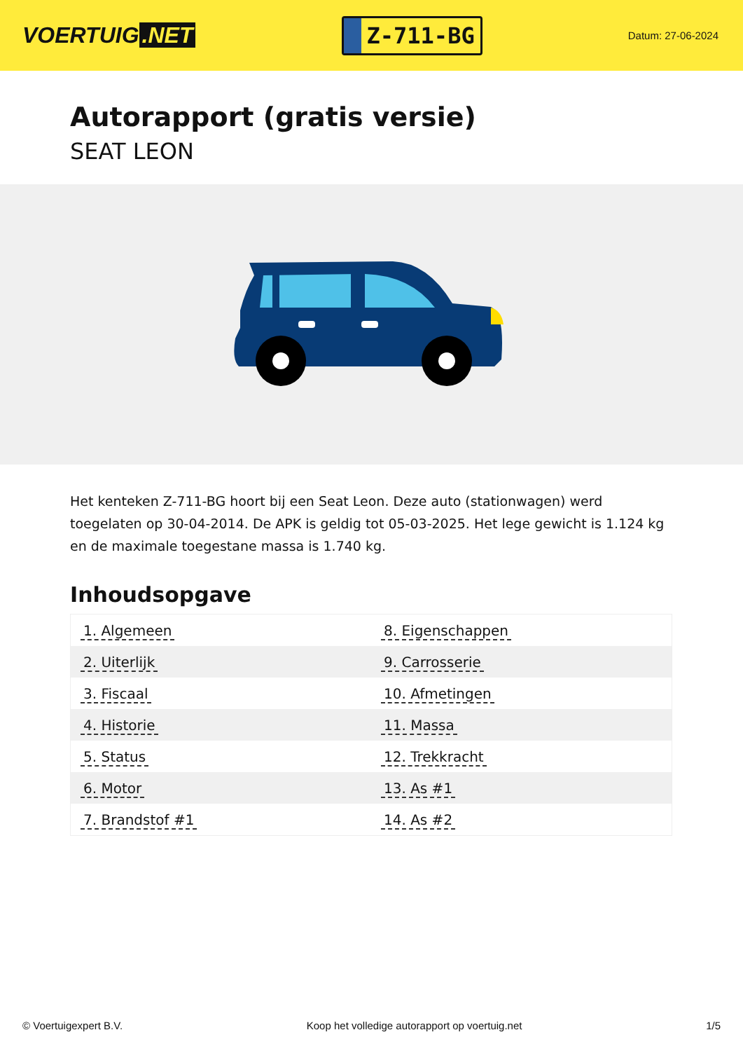VOERTUIG.NET
Z-711-BG
Datum: 27-06-2024
Autorapport (gratis versie)
SEAT LEON
Het kenteken Z-711-BG hoort bij een Seat Leon. Deze auto (stationwagen) werd toegelaten op 30-04-2014. De APK is geldig tot 05-03-2025. Het lege gewicht is 1.124 kg en de maximale toegestane massa is 1.740 kg.
Inhoudsopgave
| 1. Algemeen | 8. Eigenschappen |
| 2. Uiterlijk | 9. Carrosserie |
| 3. Fiscaal | 10. Afmetingen |
| 4. Historie | 11. Massa |
| 5. Status | 12. Trekkracht |
| 6. Motor | 13. As #1 |
| 7. Brandstof #1 | 14. As #2 |
© Voertuigexpert B.V. Koop het volledige autorapport op voertuig.net 1/5